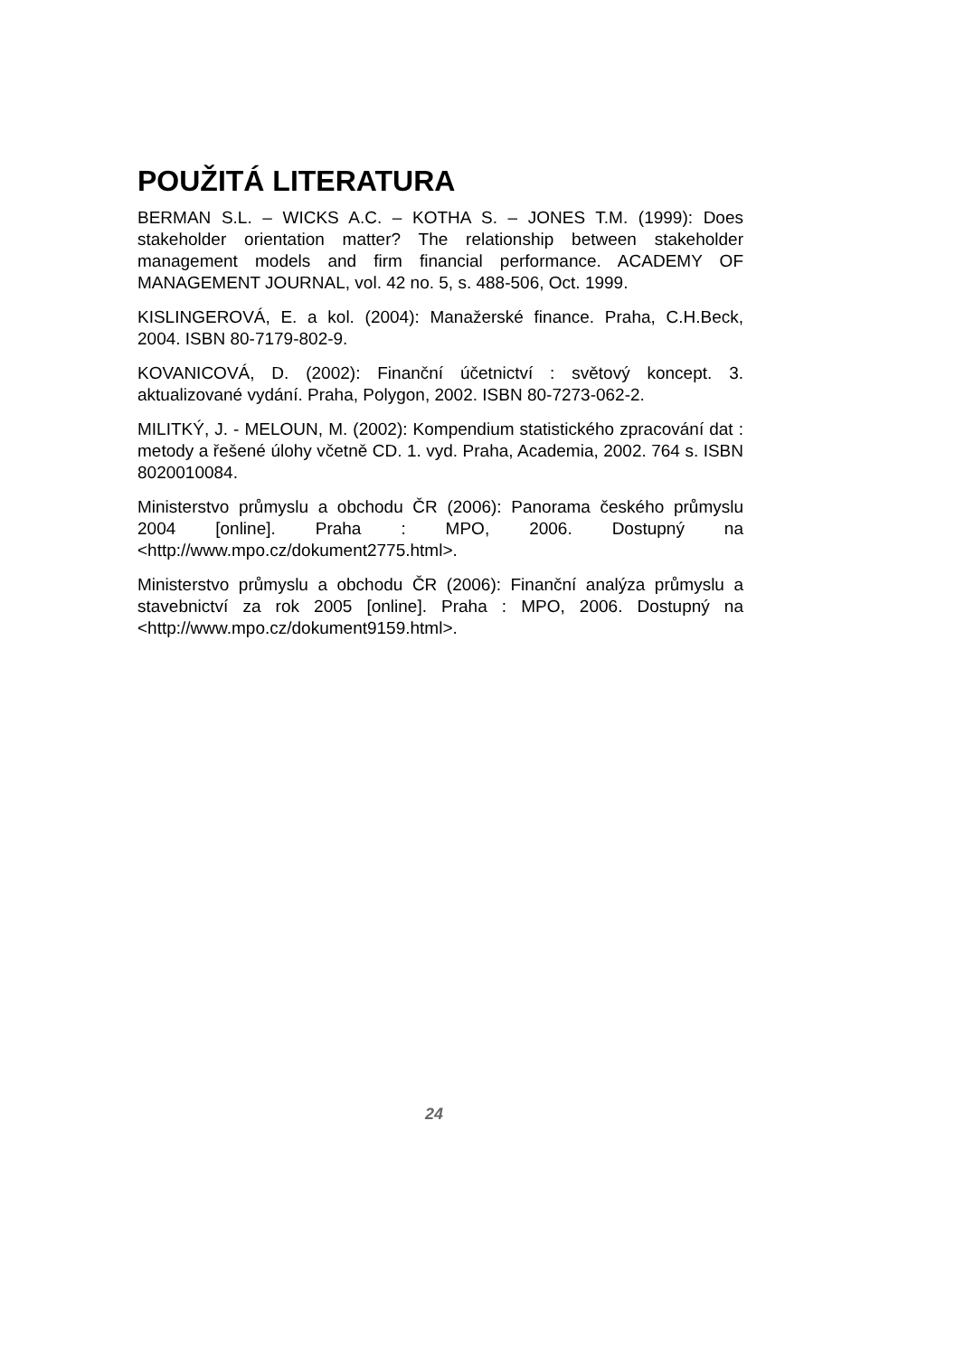POUŽITÁ LITERATURA
BERMAN S.L. – WICKS A.C. – KOTHA S. – JONES T.M. (1999): Does stakeholder orientation matter? The relationship between stakeholder management models and firm financial performance. ACADEMY OF MANAGEMENT JOURNAL, vol. 42 no. 5, s. 488-506, Oct. 1999.
KISLINGEROVÁ, E. a kol. (2004): Manažerské finance. Praha, C.H.Beck, 2004. ISBN 80-7179-802-9.
KOVANICOVÁ, D. (2002): Finanční účetnictví : světový koncept. 3. aktualizované vydání. Praha, Polygon, 2002. ISBN 80-7273-062-2.
MILITKÝ, J. - MELOUN, M. (2002): Kompendium statistického zpracování dat : metody a řešené úlohy včetně CD. 1. vyd. Praha, Academia, 2002. 764 s. ISBN 8020010084.
Ministerstvo průmyslu a obchodu ČR (2006): Panorama českého průmyslu 2004 [online]. Praha : MPO, 2006. Dostupný na <http://www.mpo.cz/dokument2775.html>.
Ministerstvo průmyslu a obchodu ČR (2006): Finanční analýza průmyslu a stavebnictví za rok 2005 [online]. Praha : MPO, 2006. Dostupný na <http://www.mpo.cz/dokument9159.html>.
24